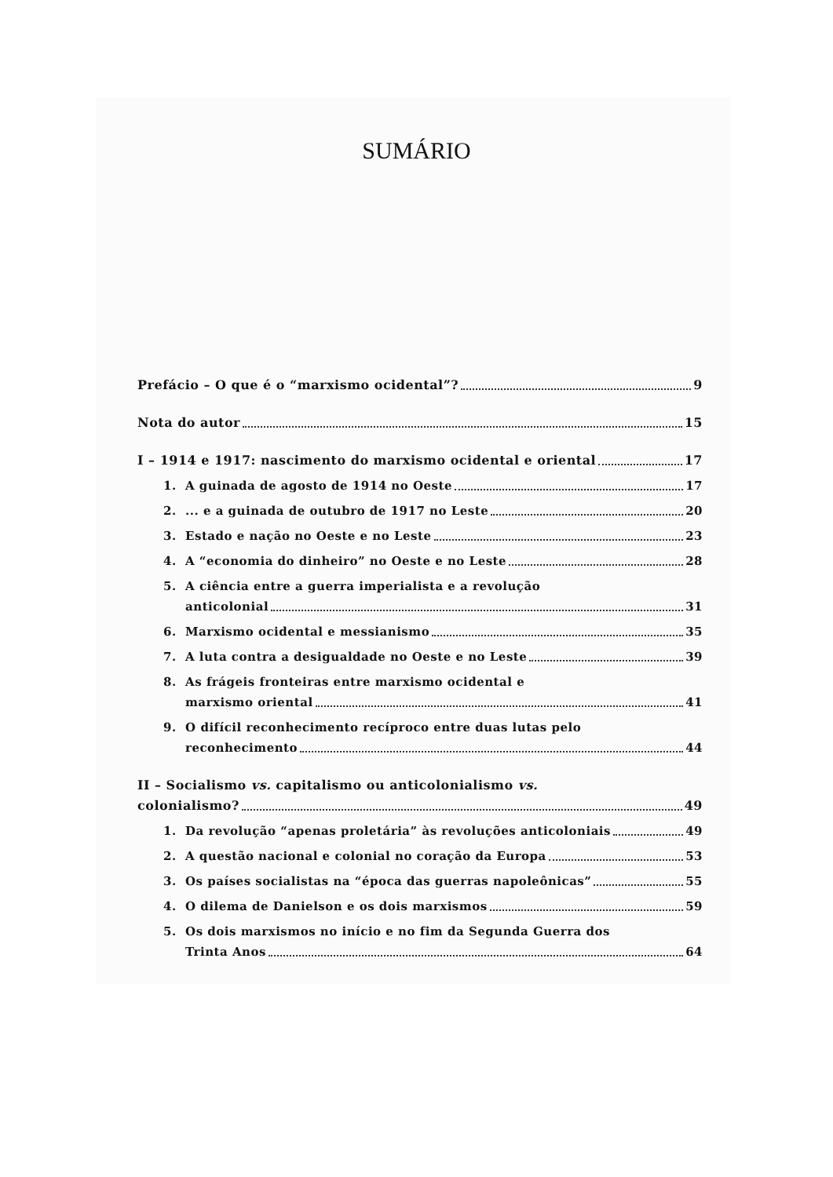SUMÁRIO
Prefácio – O que é o “marxismo ocidental”? 9
Nota do autor 15
I – 1914 e 1917: nascimento do marxismo ocidental e oriental 17
1. A guinada de agosto de 1914 no Oeste 17
2.... e a guinada de outubro de 1917 no Leste 20
3. Estado e nação no Oeste e no Leste 23
4. A “economia do dinheiro” no Oeste e no Leste 28
5. A ciência entre a guerra imperialista e a revolução
anticolonial 31
6. Marxismo ocidental e messianismo 35
7. A luta contra a desigualdade no Oeste e no Leste 39
8. As frágeis fronteiras entre marxismo ocidental e
marxismo oriental 41
9. O difícil reconhecimento recíproco entre duas lutas pelo
reconhecimento 44
II – Socialismo vs. capitalismo ou anticolonialismo vs.
colonialismo? 49
1. Da revolução “apenas proletária” às revoluções anticoloniais 49
2. A questão nacional e colonial no coração da Europa 53
3. Os países socialistas na “época das guerras napoleônicas” 55
4. O dilema de Danielson e os dois marxismos 59
5. Os dois marxismos no início e no fim da Segunda Guerra dos
Trinta Anos 64